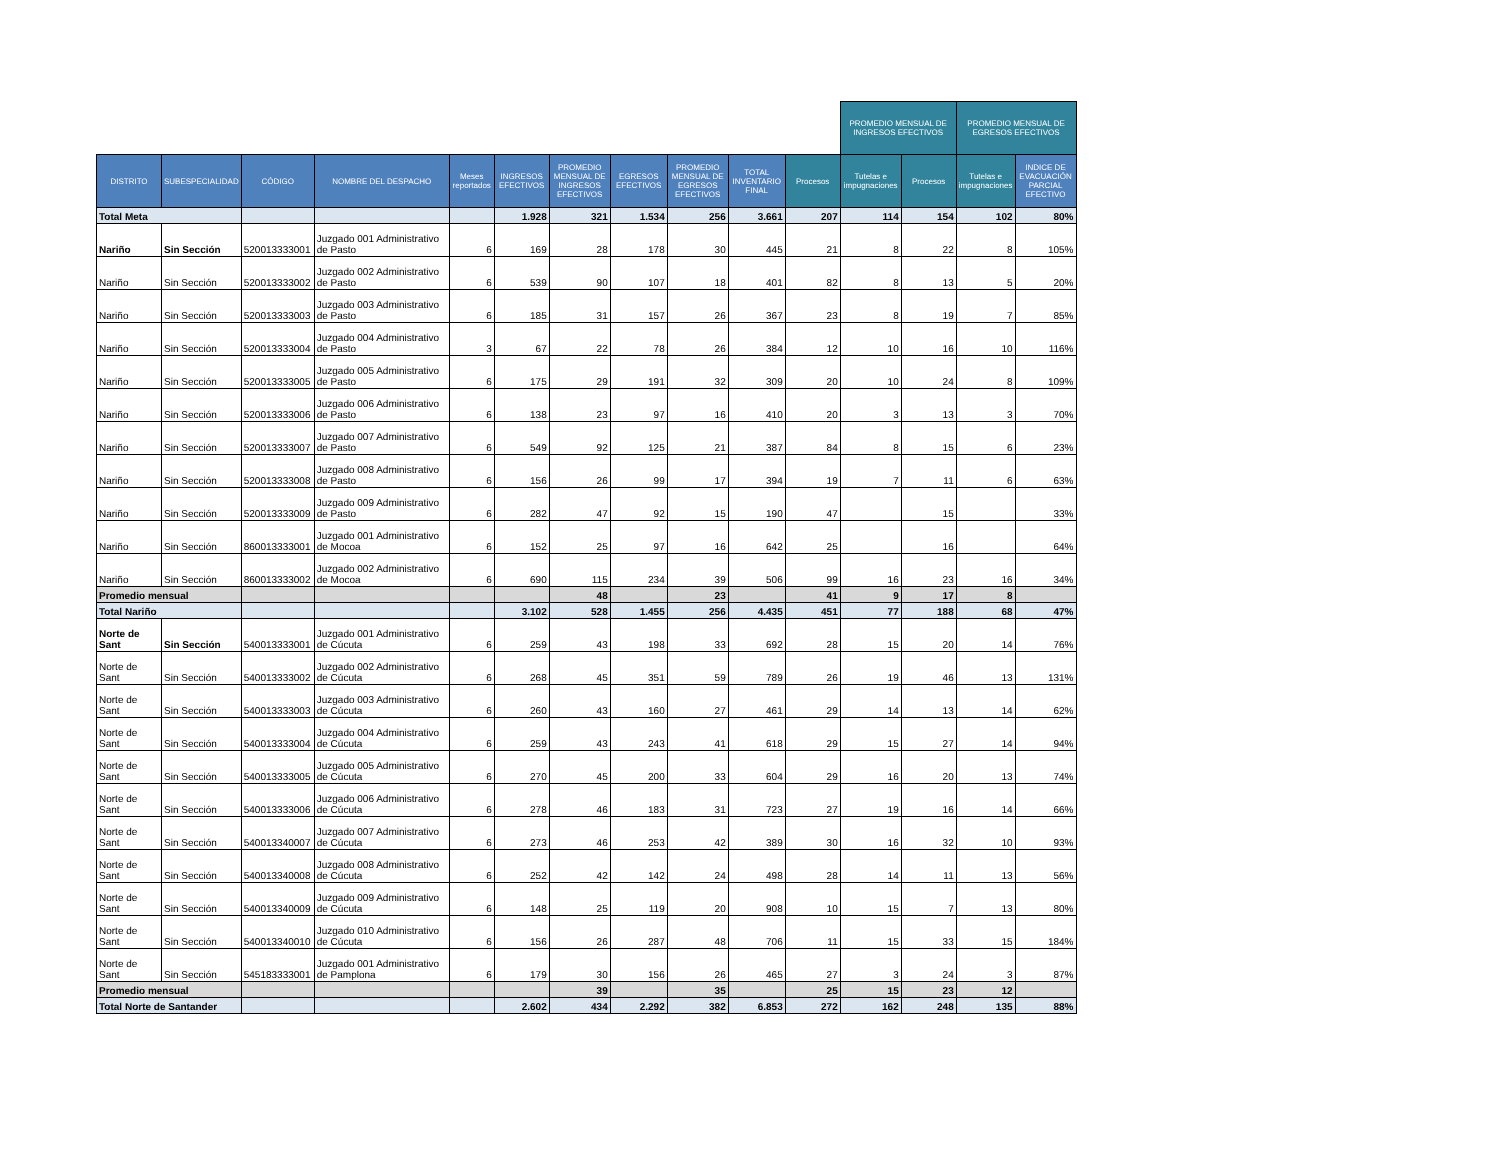| | | | | | | | | | | | PROMEDIO MENSUAL DE INGRESOS EFECTIVOS | | PROMEDIO MENSUAL DE EGRESOS EFECTIVOS | | |
| --- | --- | --- | --- | --- | --- | --- | --- | --- | --- | --- | --- | --- | --- | --- | --- |
| DISTRITO | SUBESPECIALIDAD | CÓDIGO | NOMBRE DEL DESPACHO | Meses reportados | INGRESOS EFECTIVOS | PROMEDIO MENSUAL DE INGRESOS EFECTIVOS | EGRESOS EFECTIVOS | PROMEDIO MENSUAL DE EGRESOS EFECTIVOS | TOTAL INVENTARIO FINAL | Procesos | Tutelas e impugnaciones | Procesos | Tutelas e impugnaciones | INDICE DE EVACUACIÓN PARCIAL EFECTIVO | |
| Total Meta | | | | | 1.928 | 321 | 1.534 | 256 | 3.661 | 207 | 114 | 154 | 102 | 80% | |
| Nariño | Sin Sección | 520013333001 | Juzgado 001 Administrativo de Pasto | 6 | 169 | 28 | 178 | 30 | 445 | 21 | 8 | 22 | 8 | 105% | |
| Nariño | Sin Sección | 520013333002 | Juzgado 002 Administrativo de Pasto | 6 | 539 | 90 | 107 | 18 | 401 | 82 | 8 | 13 | 5 | 20% | |
| Nariño | Sin Sección | 520013333003 | Juzgado 003 Administrativo de Pasto | 6 | 185 | 31 | 157 | 26 | 367 | 23 | 8 | 19 | 7 | 85% | |
| Nariño | Sin Sección | 520013333004 | Juzgado 004 Administrativo de Pasto | 3 | 67 | 22 | 78 | 26 | 384 | 12 | 10 | 16 | 10 | 116% | |
| Nariño | Sin Sección | 520013333005 | Juzgado 005 Administrativo de Pasto | 6 | 175 | 29 | 191 | 32 | 309 | 20 | 10 | 24 | 8 | 109% | |
| Nariño | Sin Sección | 520013333006 | Juzgado 006 Administrativo de Pasto | 6 | 138 | 23 | 97 | 16 | 410 | 20 | 3 | 13 | 3 | 70% | |
| Nariño | Sin Sección | 520013333007 | Juzgado 007 Administrativo de Pasto | 6 | 549 | 92 | 125 | 21 | 387 | 84 | 8 | 15 | 6 | 23% | |
| Nariño | Sin Sección | 520013333008 | Juzgado 008 Administrativo de Pasto | 6 | 156 | 26 | 99 | 17 | 394 | 19 | 7 | 11 | 6 | 63% | |
| Nariño | Sin Sección | 520013333009 | Juzgado 009 Administrativo de Pasto | 6 | 282 | 47 | 92 | 15 | 190 | 47 | | 15 | | 33% | |
| Nariño | Sin Sección | 860013333001 | Juzgado 001 Administrativo de Mocoa | 6 | 152 | 25 | 97 | 16 | 642 | 25 | | 16 | | 64% | |
| Nariño | Sin Sección | 860013333002 | Juzgado 002 Administrativo de Mocoa | 6 | 690 | 115 | 234 | 39 | 506 | 99 | 16 | 23 | 16 | 34% | |
| Promedio mensual | | | | | | 48 | | 23 | | 41 | 9 | 17 | 8 | | |
| Total Nariño | | | | | 3.102 | 528 | 1.455 | 256 | 4.435 | 451 | 77 | 188 | 68 | 47% | |
| Norte de Sant | Sin Sección | 540013333001 | Juzgado 001 Administrativo de Cúcuta | 6 | 259 | 43 | 198 | 33 | 692 | 28 | 15 | 20 | 14 | 76% | |
| Norte de Sant | Sin Sección | 540013333002 | Juzgado 002 Administrativo de Cúcuta | 6 | 268 | 45 | 351 | 59 | 789 | 26 | 19 | 46 | 13 | 131% | |
| Norte de Sant | Sin Sección | 540013333003 | Juzgado 003 Administrativo de Cúcuta | 6 | 260 | 43 | 160 | 27 | 461 | 29 | 14 | 13 | 14 | 62% | |
| Norte de Sant | Sin Sección | 540013333004 | Juzgado 004 Administrativo de Cúcuta | 6 | 259 | 43 | 243 | 41 | 618 | 29 | 15 | 27 | 14 | 94% | |
| Norte de Sant | Sin Sección | 540013333005 | Juzgado 005 Administrativo de Cúcuta | 6 | 270 | 45 | 200 | 33 | 604 | 29 | 16 | 20 | 13 | 74% | |
| Norte de Sant | Sin Sección | 540013333006 | Juzgado 006 Administrativo de Cúcuta | 6 | 278 | 46 | 183 | 31 | 723 | 27 | 19 | 16 | 14 | 66% | |
| Norte de Sant | Sin Sección | 540013340007 | Juzgado 007 Administrativo de Cúcuta | 6 | 273 | 46 | 253 | 42 | 389 | 30 | 16 | 32 | 10 | 93% | |
| Norte de Sant | Sin Sección | 540013340008 | Juzgado 008 Administrativo de Cúcuta | 6 | 252 | 42 | 142 | 24 | 498 | 28 | 14 | 11 | 13 | 56% | |
| Norte de Sant | Sin Sección | 540013340009 | Juzgado 009 Administrativo de Cúcuta | 6 | 148 | 25 | 119 | 20 | 908 | 10 | 15 | 7 | 13 | 80% | |
| Norte de Sant | Sin Sección | 540013340010 | Juzgado 010 Administrativo de Cúcuta | 6 | 156 | 26 | 287 | 48 | 706 | 11 | 15 | 33 | 15 | 184% | |
| Norte de Sant | Sin Sección | 545183333001 | Juzgado 001 Administrativo de Pamplona | 6 | 179 | 30 | 156 | 26 | 465 | 27 | 3 | 24 | 3 | 87% | |
| Promedio mensual | | | | | | 39 | | 35 | | 25 | 15 | 23 | 12 | | |
| Total Norte de Santander | | | | | 2.602 | 434 | 2.292 | 382 | 6.853 | 272 | 162 | 248 | 135 | 88% | |